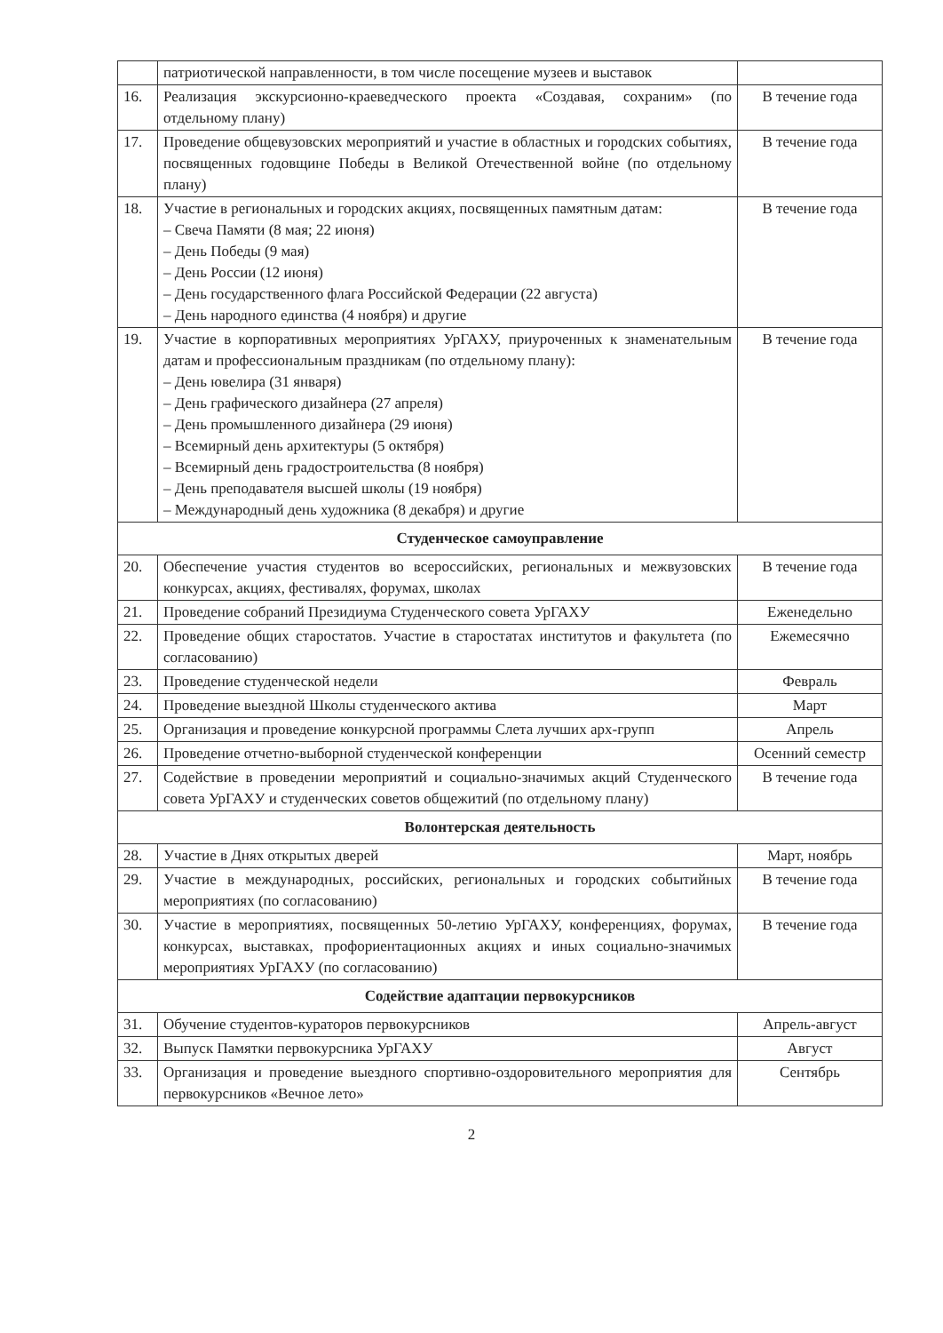| | патриотической направленности, в том числе посещение музеев и выставок | |
| 16. | Реализация экскурсионно-краеведческого проекта «Создавая, сохраним» (по отдельному плану) | В течение года |
| 17. | Проведение общевузовских мероприятий и участие в областных и городских событиях, посвященных годовщине Победы в Великой Отечественной войне (по отдельному плану) | В течение года |
| 18. | Участие в региональных и городских акциях, посвященных памятным датам: – Свеча Памяти (8 мая; 22 июня) – День Победы (9 мая) – День России (12 июня) – День государственного флага Российской Федерации (22 августа) – День народного единства (4 ноября) и другие | В течение года |
| 19. | Участие в корпоративных мероприятиях УрГАХУ, приуроченных к знаменательным датам и профессиональным праздникам (по отдельному плану): – День ювелира (31 января) – День графического дизайнера (27 апреля) – День промышленного дизайнера (29 июня) – Всемирный день архитектуры (5 октября) – Всемирный день градостроительства (8 ноября) – День преподавателя высшей школы (19 ноября) – Международный день художника (8 декабря) и другие | В течение года |
| Студенческое самоуправление | | |
| 20. | Обеспечение участия студентов во всероссийских, региональных и межвузовских конкурсах, акциях, фестивалях, форумах, школах | В течение года |
| 21. | Проведение собраний Президиума Студенческого совета УрГАХУ | Еженедельно |
| 22. | Проведение общих старостатов. Участие в старостатах институтов и факультета (по согласованию) | Ежемесячно |
| 23. | Проведение студенческой недели | Февраль |
| 24. | Проведение выездной Школы студенческого актива | Март |
| 25. | Организация и проведение конкурсной программы Слета лучших арх-групп | Апрель |
| 26. | Проведение отчетно-выборной студенческой конференции | Осенний семестр |
| 27. | Содействие в проведении мероприятий и социально-значимых акций Студенческого совета УрГАХУ и студенческих советов общежитий (по отдельному плану) | В течение года |
| Волонтерская деятельность | | |
| 28. | Участие в Днях открытых дверей | Март, ноябрь |
| 29. | Участие в международных, российских, региональных и городских событийных мероприятиях (по согласованию) | В течение года |
| 30. | Участие в мероприятиях, посвященных 50-летию УрГАХУ, конференциях, форумах, конкурсах, выставках, профориентационных акциях и иных социально-значимых мероприятиях УрГАХУ (по согласованию) | В течение года |
| Содействие адаптации первокурсников | | |
| 31. | Обучение студентов-кураторов первокурсников | Апрель-август |
| 32. | Выпуск Памятки первокурсника УрГАХУ | Август |
| 33. | Организация и проведение выездного спортивно-оздоровительного мероприятия для первокурсников «Вечное лето» | Сентябрь |
2